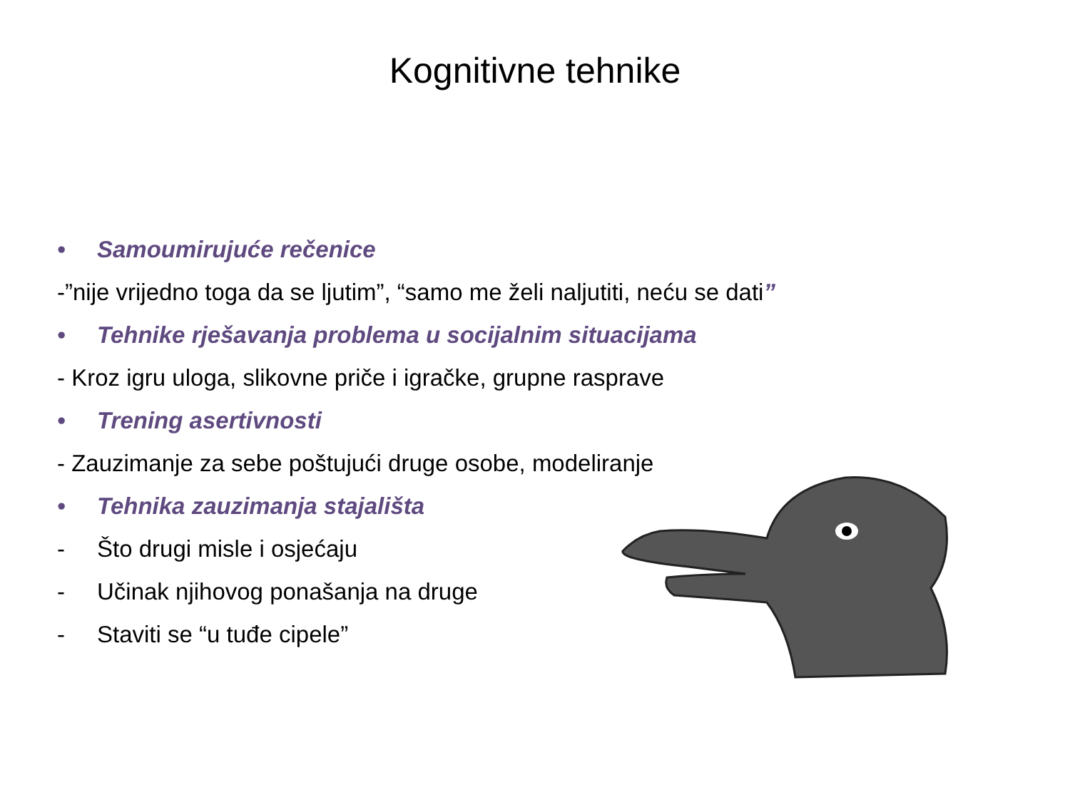Kognitivne tehnike
• Samoumirujuće rečenice
-”nije vrijedno toga da se ljutim”, “samo me želi naljutiti, neću se dati”
• Tehnike rješavanja problema u socijalnim situacijama
- Kroz igru uloga, slikovne priče i igračke, grupne rasprave
• Trening asertivnosti
- Zauzimanje za sebe poštujući druge osobe, modeliranje
• Tehnika zauzimanja stajališta
- Što drugi misle i osjećaju
- Učinak njihovog ponašanja na druge
- Staviti se “u tuđe cipele”